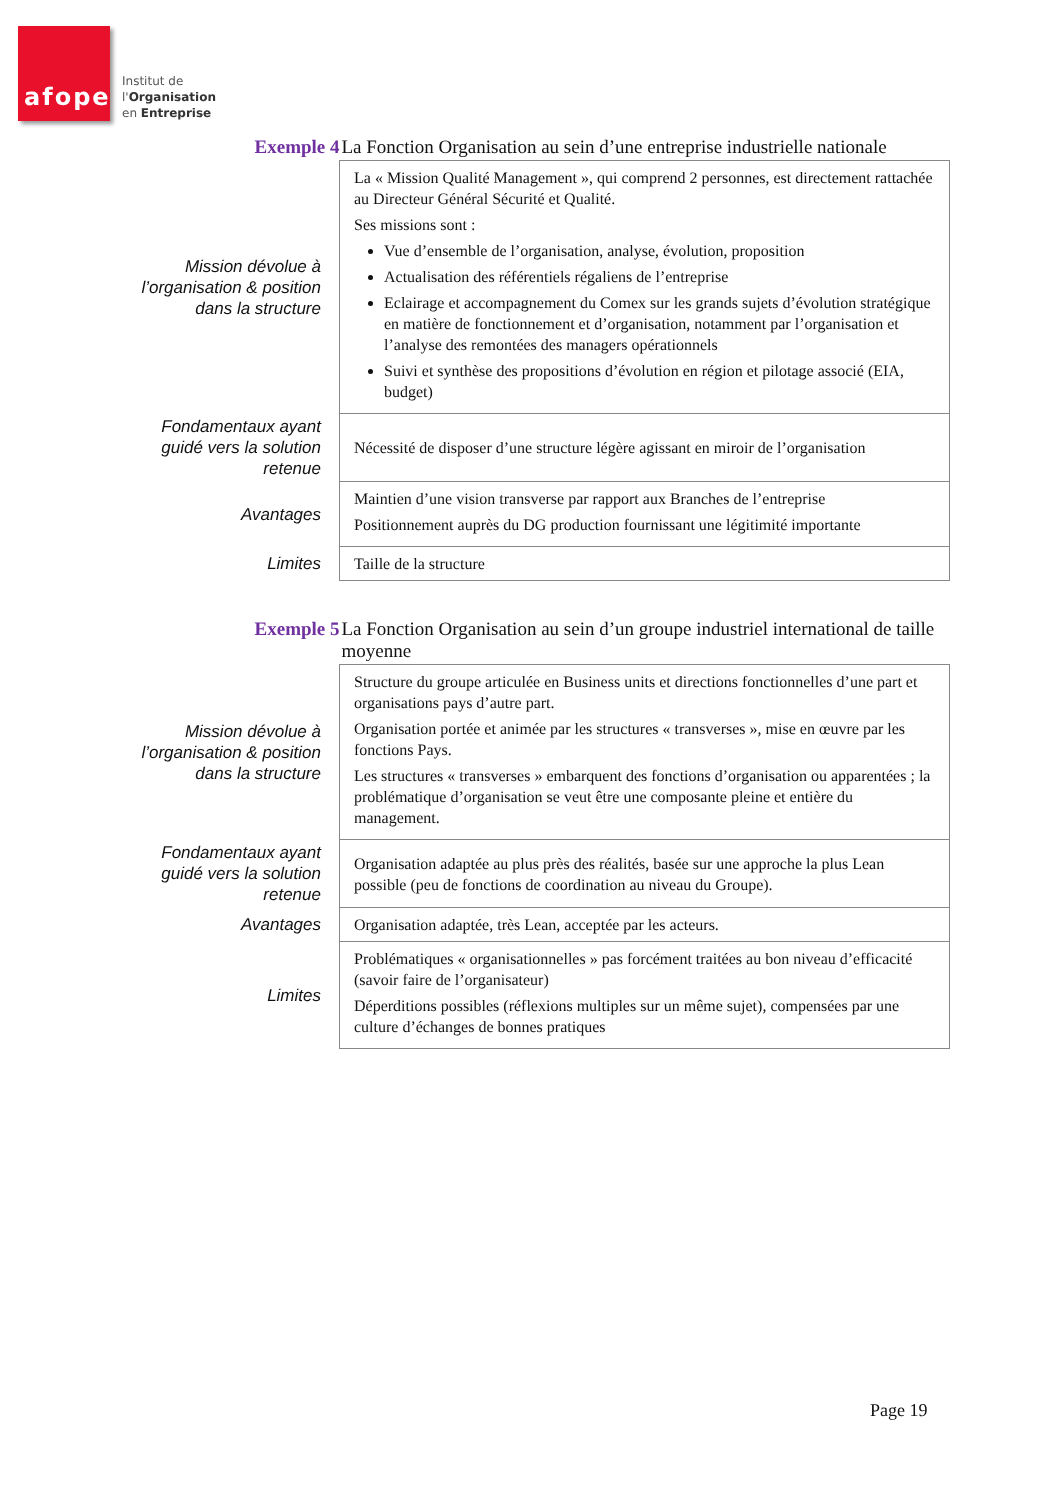afope
Institut de
l'Organisation
en Entreprise
| Exemple 4 | La Fonction Organisation au sein d’une entreprise industrielle nationale |
| Mission dévolue à l’organisation & position dans la structure | La « Mission Qualité Management », qui comprend 2 personnes, est directement rattachée au Directeur Général Sécurité et Qualité. Ses missions sont : Vue d’ensemble de l’organisation, analyse, évolution, proposition Actualisation des référentiels régaliens de l’entreprise Eclairage et accompagnement du Comex sur les grands sujets d’évolution stratégique en matière de fonctionnement et d’organisation, notamment par l’organisation et l’analyse des remontées des managers opérationnels Suivi et synthèse des propositions d’évolution en région et pilotage associé (EIA, budget) |
| Fondamentaux ayant guidé vers la solution retenue | Nécessité de disposer d’une structure légère agissant en miroir de l’organisation |
| Avantages | Maintien d’une vision transverse par rapport aux Branches de l’entreprise Positionnement auprès du DG production fournissant une légitimité importante |
| Limites | Taille de la structure |
| Exemple 5 | La Fonction Organisation au sein d’un groupe industriel international de taille moyenne |
| Mission dévolue à l’organisation & position dans la structure | Structure du groupe articulée en Business units et directions fonctionnelles d’une part et organisations pays d’autre part. Organisation portée et animée par les structures « transverses », mise en œuvre par les fonctions Pays. Les structures « transverses » embarquent des fonctions d’organisation ou apparentées ; la problématique d’organisation se veut être une composante pleine et entière du management. |
| Fondamentaux ayant guidé vers la solution retenue | Organisation adaptée au plus près des réalités, basée sur une approche la plus Lean possible (peu de fonctions de coordination au niveau du Groupe). |
| Avantages | Organisation adaptée, très Lean, acceptée par les acteurs. |
| Limites | Problématiques « organisationnelles » pas forcément traitées au bon niveau d’efficacité (savoir faire de l’organisateur) Déperditions possibles (réflexions multiples sur un même sujet), compensées par une culture d’échanges de bonnes pratiques |
Page 19